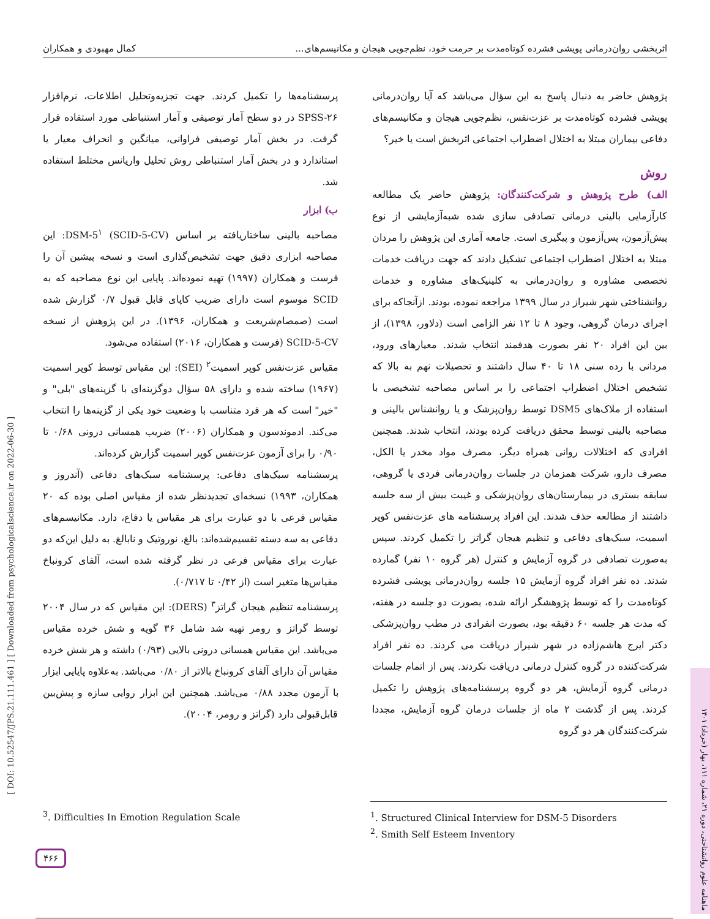اثربخشی روان‌درمانی پویشی فشرده کوتاه‌مدت بر حرمت خود، نظم‌جویی هیجان و مکانیسم‌های... کمال مهبودی و همکاران
پژوهش حاضر به دنبال پاسخ به این سؤال می‌باشد که آیا روان‌درمانی پویشی فشرده کوتاه‌مدت بر عزت‌نفس، نظم‌جویی هیجان و مکانیسم‌های دفاعی بیماران مبتلا به اختلال اضطراب اجتماعی اثربخش است یا خیر؟
روش
الف) طرح پژوهش و شرکت‌کنندگان: پژوهش حاضر یک مطالعه کارآزمایی بالینی درمانی تصادفی سازی شده شبه‌آزمایشی از نوع پیش‌آزمون، پس‌آزمون و پیگیری است. جامعه آماری این پژوهش را مردان مبتلا به اختلال اضطراب اجتماعی تشکیل دادند که جهت دریافت خدمات تخصصی مشاوره و روان‌درمانی به کلینیک‌های مشاوره و خدمات روانشناختی شهر شیراز در سال ۱۳۹۹ مراجعه نموده، بودند. ازآنجاکه برای اجرای درمان گروهی، وجود ۸ تا ۱۲ نفر الزامی است (دلاور، ۱۳۹۸)، از بین این افراد ۲۰ نفر بصورت هدفمند انتخاب شدند. معیارهای ورود، مردانی با رده سنی ۱۸ تا ۴۰ سال داشتند و تحصیلات نهم به بالا که تشخیص اختلال اضطراب اجتماعی را بر اساس مصاحبه تشخیصی با استفاده از ملاک‌های DSM5 توسط روان‌پزشک و یا روانشناس بالینی و مصاحبه بالینی توسط محقق دریافت کرده بودند، انتخاب شدند. همچنین افرادی که اختلالات روانی همراه دیگر، مصرف مواد مخدر یا الکل، مصرف دارو، شرکت همزمان در جلسات روان‌درمانی فردی یا گروهی، سابقه بستری در بیمارستان‌های روان‌پزشکی و غیبت بیش از سه جلسه داشتند از مطالعه حذف شدند. این افراد پرسشنامه های عزت‌نفس کوپر اسمیت، سبک‌های دفاعی و تنظیم هیجان گراتز را تکمیل کردند. سپس به‌صورت تصادفی در گروه آزمایش و کنترل (هر گروه ۱۰ نفر) گمارده شدند. ده نفر افراد گروه آزمایش ۱۵ جلسه روان‌درمانی پویشی فشرده کوتاه‌مدت را که توسط پژوهشگر ارائه شده، بصورت دو جلسه در هفته، که مدت هر جلسه ۶۰ دقیقه بود، بصورت انفرادی در مطب روان‌پزشکی دکتر ایرج هاشم‌زاده در شهر شیراز دریافت می کردند. ده نفر افراد شرکت‌کننده در گروه کنترل درمانی دریافت نکردند. پس از اتمام جلسات درمانی گروه آزمایش، هر دو گروه پرسشنامه‌های پژوهش را تکمیل کردند. پس از گذشت ۲ ماه از جلسات درمان گروه آزمایش، مجددا شرکت‌کنندگان هر دو گروه
پرسشنامه‌ها را تکمیل کردند. جهت تجزیه‌وتحلیل اطلاعات، نرم‌افزار SPSS-۲۶ در دو سطح آمار توصیفی و آمار استنباطی مورد استفاده قرار گرفت. در بخش آمار توصیفی فراوانی، میانگین و انحراف معیار یا استاندارد و در بخش آمار استنباطی روش تحلیل واریانس مختلط استفاده شد.
ب) ابزار
مصاحبه بالینی ساختاریافته بر اساس DSM-5<sup>۱</sup> (SCID-5-CV): این مصاحبه ابزاری دقیق جهت تشخیص‌گذاری است و نسخه پیشین آن را فرست و همکاران (۱۹۹۷) تهیه نموده‌اند. پایایی این نوع مصاحبه که به SCID موسوم است دارای ضریب کاپای قابل قبول ۰/۷ گزارش شده است (صمصام‌شریعت و همکاران، ۱۳۹۶). در این پژوهش از نسخه SCID-5-CV (فرست و همکاران، ۲۰۱۶) استفاده می‌شود.
مقیاس عزت‌نفس کوپر اسمیت<sup>۲</sup> (SEI): این مقیاس توسط کوپر اسمیت (۱۹۶۷) ساخته شده و دارای ۵۸ سؤال دوگزینه‌ای با گزینه‌های "بلی" و "خیر" است که هر فرد متناسب با وضعیت خود یکی از گزینه‌ها را انتخاب می‌کند. ادموندسون و همکاران (۲۰۰۶) ضریب همسانی درونی ۰/۶۸ تا ۰/۹۰ را برای آزمون عزت‌نفس کوپر اسمیت گزارش کرده‌اند.
پرسشنامه سبک‌های دفاعی: پرسشنامه سبک‌های دفاعی (آندروز و همکاران، ۱۹۹۳) نسخه‌ای تجدیدنظر شده از مقیاس اصلی بوده که ۲۰ مقیاس فرعی با دو عبارت برای هر مقیاس یا دفاع، دارد. مکانیسم‌های دفاعی به سه دسته تقسیم‌شده‌اند: بالغ، نوروتیک و نابالغ. به دلیل این‌که دو عبارت برای مقیاس فرعی در نظر گرفته شده است، آلفای کرونباخ مقیاس‌ها متغیر است (از ۰/۴۲ تا ۰/۷۱۷).
پرسشنامه تنظیم هیجان گراتز<sup>۳</sup> (DERS): این مقیاس که در سال ۲۰۰۴ توسط گراتز و رومر تهیه شد شامل ۳۶ گویه و شش خرده مقیاس می‌باشد. این مقیاس همسانی درونی بالایی (۰/۹۳) داشته و هر شش خرده مقیاس آن دارای آلفای کرونباخ بالاتر از ۰/۸۰ می‌باشد. به‌علاوه پایایی ابزار با آزمون مجدد ۰/۸۸ می‌باشد. همچنین این ابزار روایی سازه و پیش‌بین قابل‌قبولی دارد (گراتز و رومر، ۲۰۰۴).
<sup>1</sup>. Structured Clinical Interview for DSM-5 Disorders
<sup>2</sup>. Smith Self Esteem Inventory
<sup>3</sup>. Difficulties In Emotion Regulation Scale
[ DOI: 10.52547/JPS.21.111.461 ] [ Downloaded from psychologicalscience.ir on 2022-06-30 ]
ماهنامه علوم روانشناختی، دوره ۲۱، شماره ۱۱۱، بهار (خرداد) ۱۴۰۱
۴۶۶